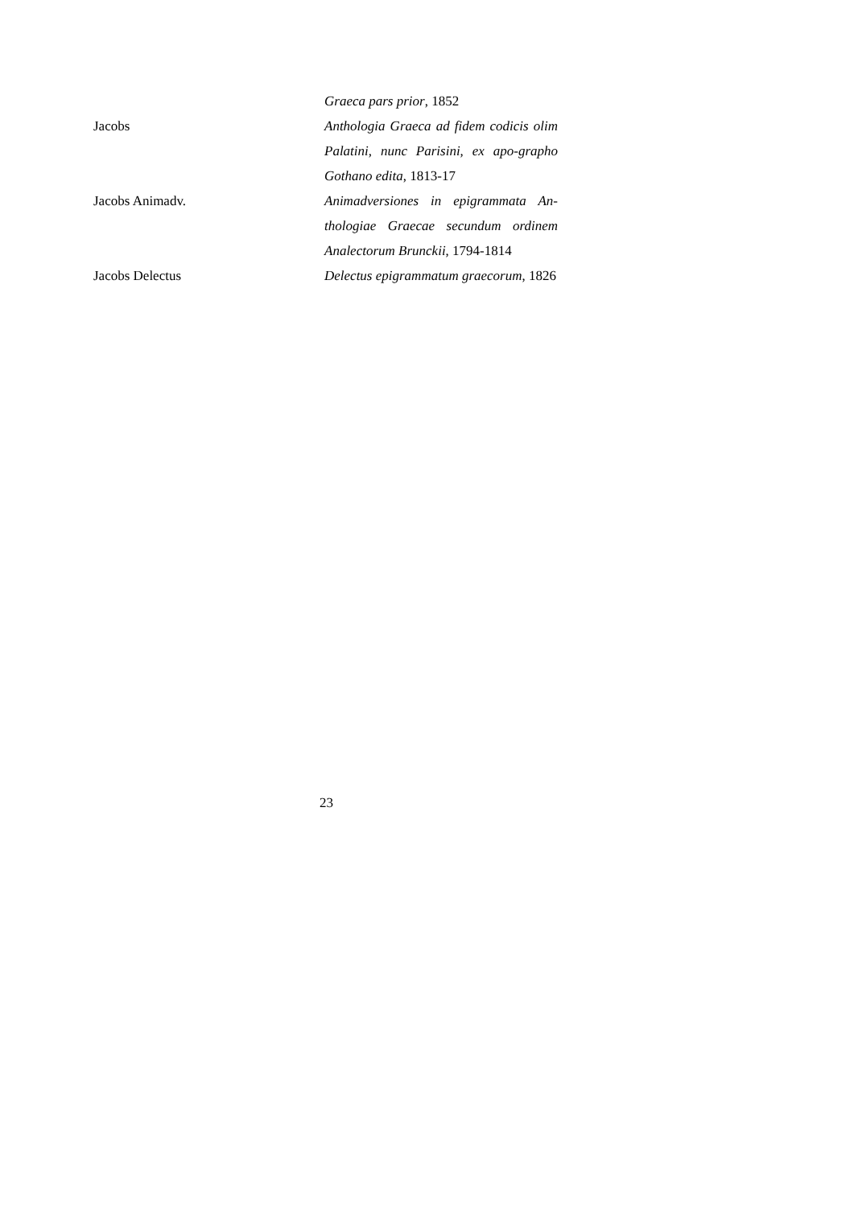Graeca pars prior, 1852
Jacobs Anthologia Graeca ad fidem codicis olim Palatini, nunc Parisini, ex apo-grapho Gothano edita, 1813-17
Jacobs Animadv. Animadversiones in epigrammata An-thologiae Graecae secundum ordinem Analectorum Brunckii, 1794-1814
Jacobs Delectus Delectus epigrammatum graecorum, 1826
23